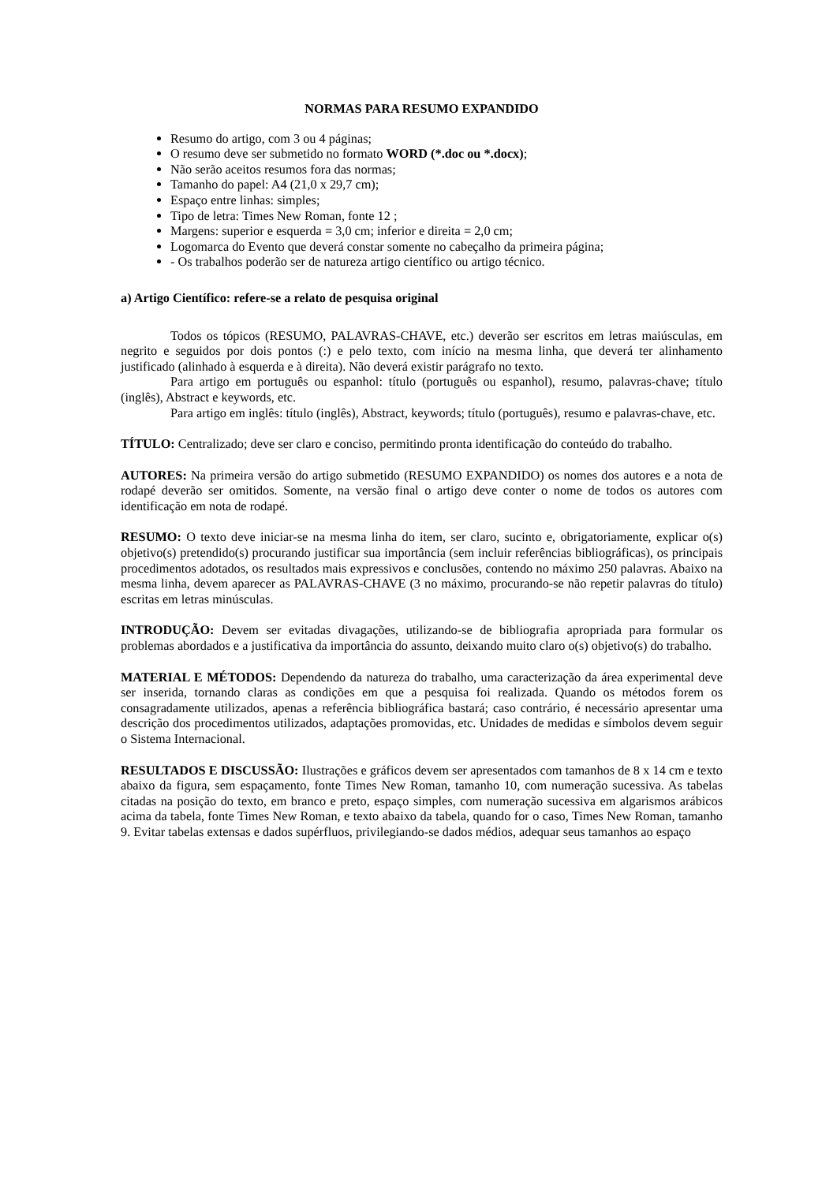NORMAS PARA RESUMO EXPANDIDO
Resumo do artigo, com 3 ou 4 páginas;
O resumo deve ser submetido no formato WORD (*.doc ou *.docx);
Não serão aceitos resumos fora das normas;
Tamanho do papel: A4 (21,0 x 29,7 cm);
Espaço entre linhas: simples;
Tipo de letra: Times New Roman, fonte 12 ;
Margens: superior e esquerda = 3,0 cm; inferior e direita = 2,0 cm;
Logomarca do Evento que deverá constar somente no cabeçalho da primeira página;
- Os trabalhos poderão ser de natureza artigo científico ou artigo técnico.
a) Artigo Científico: refere-se a relato de pesquisa original
Todos os tópicos (RESUMO, PALAVRAS-CHAVE, etc.) deverão ser escritos em letras maiúsculas, em negrito e seguidos por dois pontos (:) e pelo texto, com início na mesma linha, que deverá ter alinhamento justificado (alinhado à esquerda e à direita). Não deverá existir parágrafo no texto.
Para artigo em português ou espanhol: título (português ou espanhol), resumo, palavras-chave; título (inglês), Abstract e keywords, etc.
Para artigo em inglês: título (inglês), Abstract, keywords; título (português), resumo e palavras-chave, etc.
TÍTULO: Centralizado; deve ser claro e conciso, permitindo pronta identificação do conteúdo do trabalho.
AUTORES: Na primeira versão do artigo submetido (RESUMO EXPANDIDO) os nomes dos autores e a nota de rodapé deverão ser omitidos. Somente, na versão final o artigo deve conter o nome de todos os autores com identificação em nota de rodapé.
RESUMO: O texto deve iniciar-se na mesma linha do item, ser claro, sucinto e, obrigatoriamente, explicar o(s) objetivo(s) pretendido(s) procurando justificar sua importância (sem incluir referências bibliográficas), os principais procedimentos adotados, os resultados mais expressivos e conclusões, contendo no máximo 250 palavras. Abaixo na mesma linha, devem aparecer as PALAVRAS-CHAVE (3 no máximo, procurando-se não repetir palavras do título) escritas em letras minúsculas.
INTRODUÇÃO: Devem ser evitadas divagações, utilizando-se de bibliografia apropriada para formular os problemas abordados e a justificativa da importância do assunto, deixando muito claro o(s) objetivo(s) do trabalho.
MATERIAL E MÉTODOS: Dependendo da natureza do trabalho, uma caracterização da área experimental deve ser inserida, tornando claras as condições em que a pesquisa foi realizada. Quando os métodos forem os consagradamente utilizados, apenas a referência bibliográfica bastará; caso contrário, é necessário apresentar uma descrição dos procedimentos utilizados, adaptações promovidas, etc. Unidades de medidas e símbolos devem seguir o Sistema Internacional.
RESULTADOS E DISCUSSÃO: Ilustrações e gráficos devem ser apresentados com tamanhos de 8 x 14 cm e texto abaixo da figura, sem espaçamento, fonte Times New Roman, tamanho 10, com numeração sucessiva. As tabelas citadas na posição do texto, em branco e preto, espaço simples, com numeração sucessiva em algarismos arábicos acima da tabela, fonte Times New Roman, e texto abaixo da tabela, quando for o caso, Times New Roman, tamanho 9. Evitar tabelas extensas e dados supérfluos, privilegiando-se dados médios, adequar seus tamanhos ao espaço